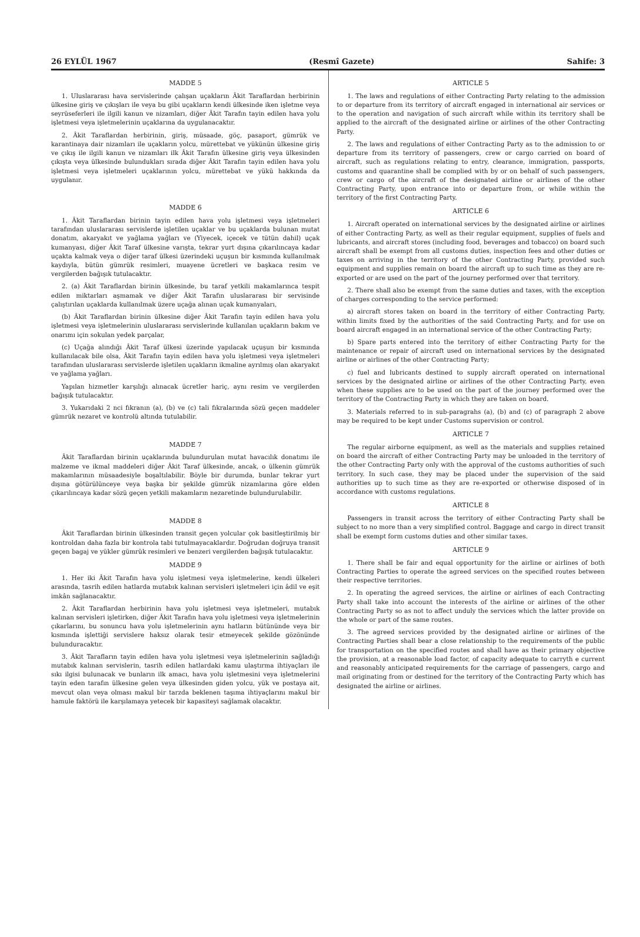26 EYLÜL 1967 (Resmî Gazete) Sahife: 3
MADDE 5
1. Uluslararası hava servislerinde çalışan uçakların Âkit Taraflardan herbirinin ülkesine giriş ve çıkışları ile veya bu gibi uçakların kendi ülkesinde iken işletme veya seyrüseferleri ile ilgili kanun ve nizamları, diğer Âkit Tarafın tayin edilen hava yolu işletmesi veya işletmelerinin uçaklarına da uygulanacaktır.
2. Âkit Taraflardan herbirinin, giriş, müsaade, göç, pasaport, gümrük ve karantinaya dair nizamları ile uçakların yolcu, mürettebat ve yükünün ülkesine giriş ve çıkış ile ilgili kanun ve nizamları ilk Âkit Tarafın ülkesine giriş veya ülkesinden çıkışta veya ülkesinde bulundukları sırada diğer Âkit Tarafın tayin edilen hava yolu işletmesi veya işletmeleri uçaklarının yolcu, mürettebat ve yükü hakkında da uygulanır.
MADDE 6
1. Âkit Taraflardan birinin tayin edilen hava yolu işletmesi veya işletmeleri tarafından uluslararası servislerde işletilen uçaklar ve bu uçaklarda bulunan mutat donatım, akaryakıt ve yağlama yağları ve (Yiyecek, içecek ve tütün dahil) uçak kumanyası, diğer Âkit Taraf ülkesine varışta, tekrar yurt dışına çıkarılıncaya kadar uçakta kalmak veya o diğer taraf ülkesi üzerindeki uçuşun bir kısmında kullanılmak kaydıyla, bütün gümrük resimleri, muayene ücretleri ve başkaca resim ve vergilerden bağışık tutulacaktır.
2. (a) Âkit Taraflardan birinin ülkesinde, bu taraf yetkili makamlarınca tespit edilen miktarları aşmamak ve diğer Âkit Tarafın uluslararası bir servisinde çalıştırılan uçaklarda kullanılmak üzere uçağa alınan uçak kumanyaları,
(b) Âkit Taraflardan birinin ülkesine diğer Âkit Tarafın tayin edilen hava yolu işletmesi veya işletmelerinin uluslararası servislerinde kullanılan uçakların bakım ve onarımı için sokulan yedek parçalar,
(c) Uçağa alındığı Âkit Taraf ülkesi üzerinde yapılacak uçuşun bir kısmında kullanılacak bile olsa, Âkit Tarafın tayin edilen hava yolu işletmesi veya işletmeleri tarafından uluslararası servislerde işletilen uçakların ikmaline ayrılmış olan akaryakıt ve yağlama yağları.
Yapılan hizmetler karşılığı alınacak ücretler hariç, aynı resim ve vergilerden bağışık tutulacaktır.
3. Yukarıdaki 2 nci fıkranın (a), (b) ve (c) tali fıkralarında sözü geçen maddeler gümrük nezaret ve kontrolü altında tutulabilir.
MADDE 7
Âkit Taraflardan birinin uçaklarında bulundurulan mutat havacılık donatımı ile malzeme ve ikmal maddeleri diğer Âkit Taraf ülkesinde, ancak, o ülkenin gümrük makamlarının müsaadesiyle boşaltılabilir. Böyle bir durumda, bunlar tekrar yurt dışına götürülünceye veya başka bir şekilde gümrük nizamlarına göre elden çıkarılıncaya kadar sözü geçen yetkili makamların nezaretinde bulundurulabilir.
MADDE 8
Âkit Taraflardan birinin ülkesinden transit geçen yolcular çok basitleştirilmiş bir kontroldan daha fazla bir kontrola tabi tutulmayacaklardır. Doğrudan doğruya transit geçen bagaj ve yükler gümrük resimleri ve benzeri vergilerden bağışık tutulacaktır.
MADDE 9
1. Her iki Âkit Tarafın hava yolu işletmesi veya işletmelerine, kendi ülkeleri arasında, tasrih edilen hatlarda mutabık kalınan servisleri işletmeleri için âdil ve eşit imkân sağlanacaktır.
2. Âkit Taraflardan herbirinin hava yolu işletmesi veya işletmeleri, mutabık kalınan servisleri işletirken, diğer Âkit Tarafın hava yolu işletmesi veya işletmelerinin çıkarlarını, bu sonuncu hava yolu işletmelerinin aynı hatların bütününde veya bir kısmında işlettiği servislere haksız olarak tesir etmeyecek şekilde gözönünde bulunduracaktır.
3. Âkit Tarafların tayin edilen hava yolu işletmesi veya işletmelerinin sağladığı mutabık kalınan servislerin, tasrih edilen hatlardaki kamu ulaştırma ihtiyaçları ile sıkı ilgisi bulunacak ve bunların ilk amacı, hava yolu işletmesini veya işletmelerini tayin eden tarafın ülkesine gelen veya ülkesinden giden yolcu, yük ve postaya ait, mevcut olan veya olması makul bir tarzda beklenen taşıma ihtiyaçlarını makul bir hamule faktörü ile karşılamaya yetecek bir kapasiteyi sağlamak olacaktır.
ARTICLE 5
1. The laws and regulations of either Contracting Party relating to the admission to or departure from its territory of aircraft engaged in international air services or to the operation and navigation of such aircraft while within its territory shall be applied to the aircraft of the designated airline or airlines of the other Contracting Party.
2. The laws and regulations of either Contracting Party as to the admission to or departure from its territory of passengers, crew or cargo carried on board of aircraft, such as regulations relating to entry, clearance, immigration, passports, customs and quarantine shall be complied with by or on behalf of such passengers, crew or cargo of the aircraft of the designated airline or airlines of the other Contracting Party, upon entrance into or departure from, or while within the territory of the first Contracting Party.
ARTICLE 6
1. Aircraft operated on international services by the designated airline or airlines of either Contracting Party, as well as their regular equipment, supplies of fuels and lubricants, and aircraft stores (including food, beverages and tobacco) on board such aircraft shall be exempt from all customs duties, inspection fees and other duties or taxes on arriving in the territory of the other Contracting Party, provided such equipment and supplies remain on board the aircraft up to such time as they are re-exported or are used on the part of the journey performed over that territory.
2. There shall also be exempt from the same duties and taxes, with the exception of charges corresponding to the service performed:
a) aircraft stores taken on board in the territory of either Contracting Party, within limits fixed by the authorities of the said Contracting Party, and for use on board aircraft engaged in an international service of the other Contracting Party;
b) Spare parts entered into the territory of either Contracting Party for the maintenance or repair of aircraft used on international services by the designated airline or airlines of the other Contracting Party;
c) fuel and lubricants destined to supply aircraft operated on international services by the designated airline or airlines of the other Contracting Party, even when these supplies are to be used on the part of the journey performed over the territory of the Contracting Party in which they are taken on board.
3. Materials referred to in sub-paragrahs (a), (b) and (c) of paragraph 2 above may be required to be kept under Customs supervision or control.
ARTICLE 7
The regular airborne equipment, as well as the materials and supplies retained on board the aircraft of either Contracting Party may be unloaded in the territory of the other Contracting Party only with the approval of the customs authorities of such territory. In such case, they may be placed under the supervision of the said authorities up to such time as they are re-exported or otherwise disposed of in accordance with customs regulations.
ARTICLE 8
Passengers in transit across the territory of either Contracting Party shall be subject to no more than a very simplified control. Baggage and cargo in direct transit shall be exempt form customs duties and other similar taxes.
ARTICLE 9
1. There shall be fair and equal opportunity for the airline or airlines of both Contracting Parties to operate the agreed services on the specified routes between their respective territories.
2. In operating the agreed services, the airline or airlines of each Contracting Party shall take into account the interests of the airline or airlines of the other Contracting Party so as not to affect unduly the services which the latter provide on the whole or part of the same routes.
3. The agreed services provided by the designated airline or airlines of the Contracting Parties shall bear a close relationship to the requirements of the public for transportation on the specified routes and shall have as their primary objective the provision, at a reasonable load factor, of capacity adequate to carryth e current and reasonably anticipated requirements for the carriage of passengers, cargo and mail originating from or destined for the territory of the Contracting Party which has designated the airline or airlines.